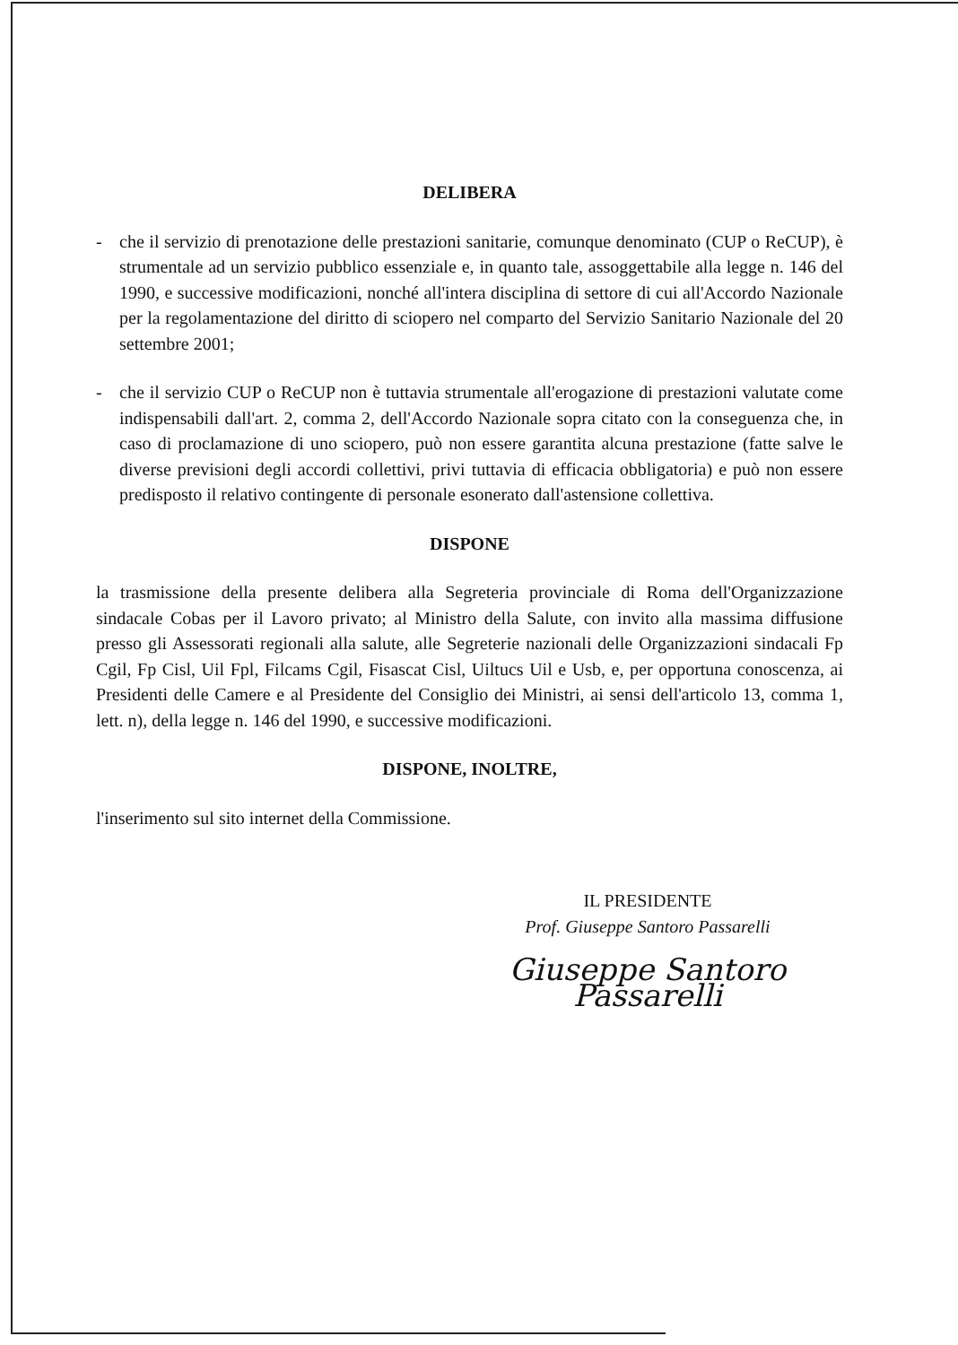DELIBERA
- che il servizio di prenotazione delle prestazioni sanitarie, comunque denominato (CUP o ReCUP), è strumentale ad un servizio pubblico essenziale e, in quanto tale, assoggettabile alla legge n. 146 del 1990, e successive modificazioni, nonché all'intera disciplina di settore di cui all'Accordo Nazionale per la regolamentazione del diritto di sciopero nel comparto del Servizio Sanitario Nazionale del 20 settembre 2001;
- che il servizio CUP o ReCUP non è tuttavia strumentale all'erogazione di prestazioni valutate come indispensabili dall'art. 2, comma 2, dell'Accordo Nazionale sopra citato con la conseguenza che, in caso di proclamazione di uno sciopero, può non essere garantita alcuna prestazione (fatte salve le diverse previsioni degli accordi collettivi, privi tuttavia di efficacia obbligatoria) e può non essere predisposto il relativo contingente di personale esonerato dall'astensione collettiva.
DISPONE
la trasmissione della presente delibera alla Segreteria provinciale di Roma dell'Organizzazione sindacale Cobas per il Lavoro privato; al Ministro della Salute, con invito alla massima diffusione presso gli Assessorati regionali alla salute, alle Segreterie nazionali delle Organizzazioni sindacali Fp Cgil, Fp Cisl, Uil Fpl, Filcams Cgil, Fisascat Cisl, Uiltucs Uil e Usb, e, per opportuna conoscenza, ai Presidenti delle Camere e al Presidente del Consiglio dei Ministri, ai sensi dell'articolo 13, comma 1, lett. n), della legge n. 146 del 1990, e successive modificazioni.
DISPONE, INOLTRE,
l'inserimento sul sito internet della Commissione.
IL PRESIDENTE
Prof. Giuseppe Santoro Passarelli
Giuseppe Santoro Passarelli